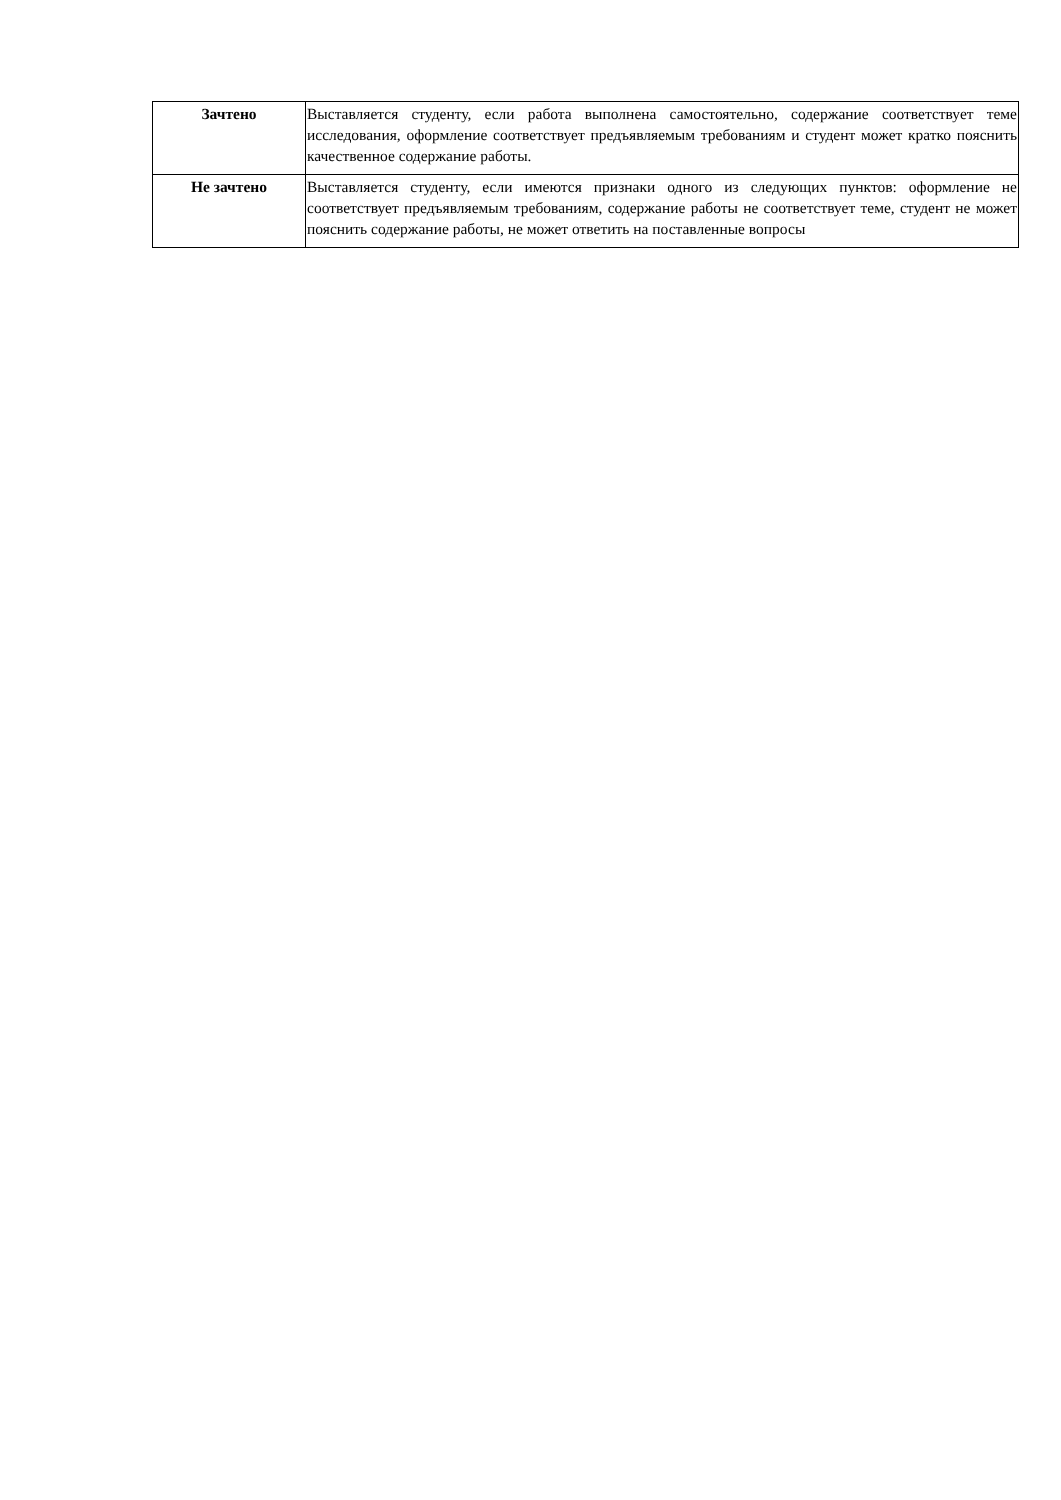| Зачтено | Выставляется студенту, если работа выполнена самостоятельно, содержание соответствует теме исследования, оформление соответствует предъявляемым требованиям и студент может кратко пояснить качественное содержание работы. |
| Не зачтено | Выставляется студенту, если имеются признаки одного из следующих пунктов: оформление не соответствует предъявляемым требованиям, содержание работы не соответствует теме, студент не может пояснить содержание работы, не может ответить на поставленные вопросы |